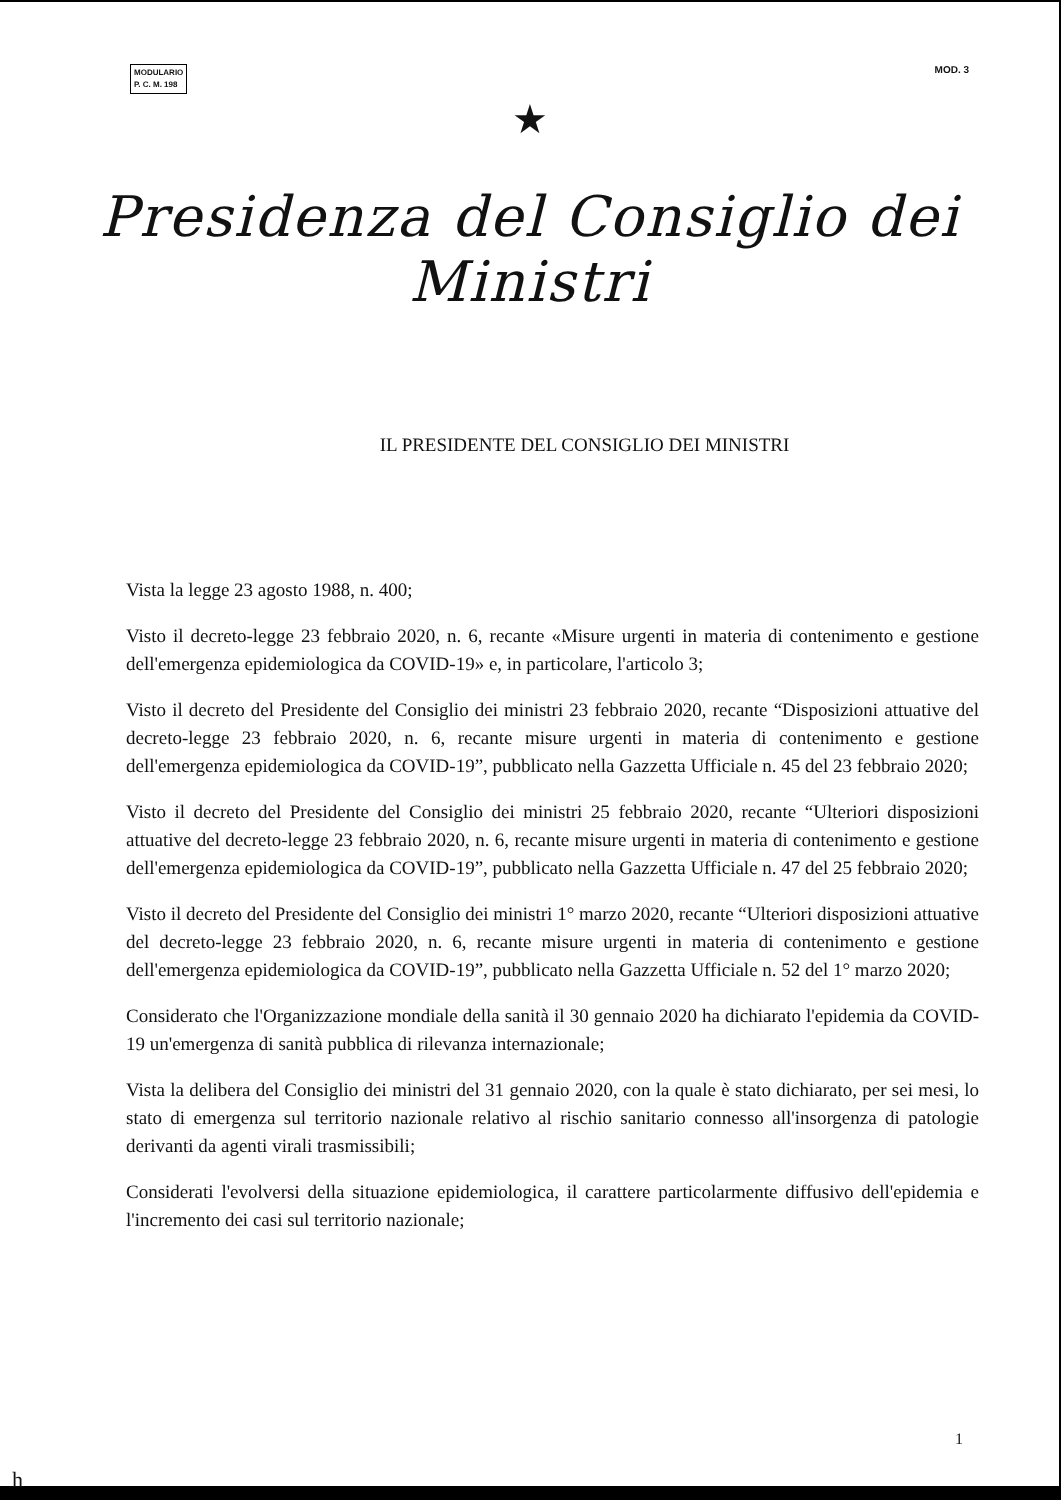MODULARIO
P. C. M. 198
MOD. 3
★
Presidenza del Consiglio dei Ministri
IL PRESIDENTE DEL CONSIGLIO DEI MINISTRI
Vista la legge 23 agosto 1988, n. 400;
Visto il decreto-legge 23 febbraio 2020, n. 6, recante «Misure urgenti in materia di contenimento e gestione dell'emergenza epidemiologica da COVID-19» e, in particolare, l'articolo 3;
Visto il decreto del Presidente del Consiglio dei ministri 23 febbraio 2020, recante “Disposizioni attuative del decreto-legge 23 febbraio 2020, n. 6, recante misure urgenti in materia di contenimento e gestione dell'emergenza epidemiologica da COVID-19”, pubblicato nella Gazzetta Ufficiale n. 45 del 23 febbraio 2020;
Visto il decreto del Presidente del Consiglio dei ministri 25 febbraio 2020, recante “Ulteriori disposizioni attuative del decreto-legge 23 febbraio 2020, n. 6, recante misure urgenti in materia di contenimento e gestione dell'emergenza epidemiologica da COVID-19”, pubblicato nella Gazzetta Ufficiale n. 47 del 25 febbraio 2020;
Visto il decreto del Presidente del Consiglio dei ministri 1° marzo 2020, recante “Ulteriori disposizioni attuative del decreto-legge 23 febbraio 2020, n. 6, recante misure urgenti in materia di contenimento e gestione dell'emergenza epidemiologica da COVID-19”, pubblicato nella Gazzetta Ufficiale n. 52 del 1° marzo 2020;
Considerato che l'Organizzazione mondiale della sanità il 30 gennaio 2020 ha dichiarato l'epidemia da COVID-19 un'emergenza di sanità pubblica di rilevanza internazionale;
Vista la delibera del Consiglio dei ministri del 31 gennaio 2020, con la quale è stato dichiarato, per sei mesi, lo stato di emergenza sul territorio nazionale relativo al rischio sanitario connesso all'insorgenza di patologie derivanti da agenti virali trasmissibili;
Considerati l'evolversi della situazione epidemiologica, il carattere particolarmente diffusivo dell'epidemia e l'incremento dei casi sul territorio nazionale;
1
h